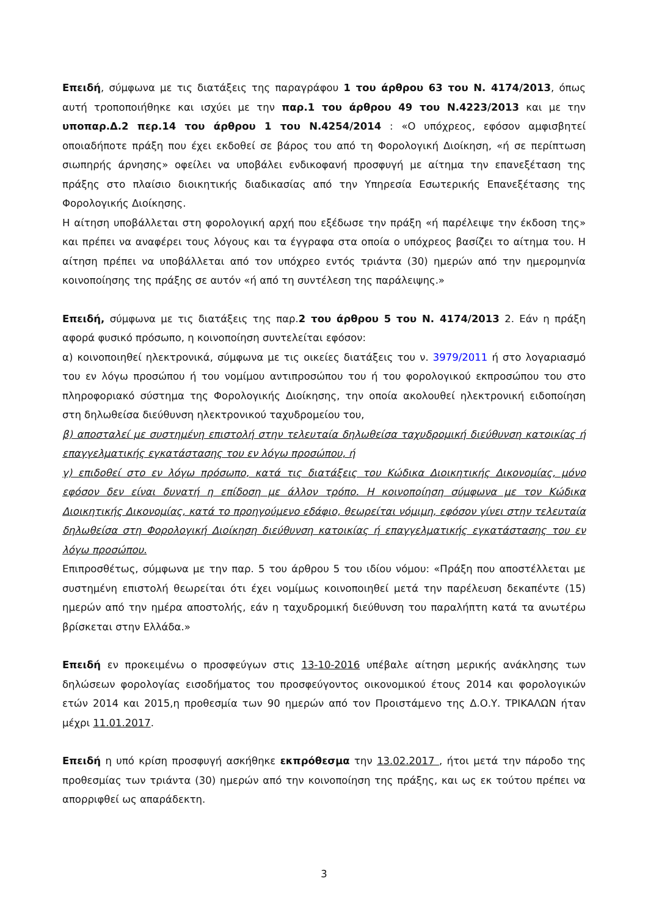Επειδή, σύμφωνα με τις διατάξεις της παραγράφου 1 του άρθρου 63 του Ν. 4174/2013, όπως αυτή τροποποιήθηκε και ισχύει με την παρ.1 του άρθρου 49 του Ν.4223/2013 και με την υποπαρ.Δ.2 περ.14 του άρθρου 1 του Ν.4254/2014 : «Ο υπόχρεος, εφόσον αμφισβητεί οποιαδήποτε πράξη που έχει εκδοθεί σε βάρος του από τη Φορολογική Διοίκηση, «ή σε περίπτωση σιωπηρής άρνησης» οφείλει να υποβάλει ενδικοφανή προσφυγή με αίτημα την επανεξέταση της πράξης στο πλαίσιο διοικητικής διαδικασίας από την Υπηρεσία Εσωτερικής Επανεξέτασης της Φορολογικής Διοίκησης.
Η αίτηση υποβάλλεται στη φορολογική αρχή που εξέδωσε την πράξη «ή παρέλειψε την έκδοση της» και πρέπει να αναφέρει τους λόγους και τα έγγραφα στα οποία ο υπόχρεος βασίζει το αίτημα του. Η αίτηση πρέπει να υποβάλλεται από τον υπόχρεο εντός τριάντα (30) ημερών από την ημερομηνία κοινοποίησης της πράξης σε αυτόν «ή από τη συντέλεση της παράλειψης.»
Επειδή, σύμφωνα με τις διατάξεις της παρ.2 του άρθρου 5 του Ν. 4174/2013 2. Εάν η πράξη αφορά φυσικό πρόσωπο, η κοινοποίηση συντελείται εφόσον:
α) κοινοποιηθεί ηλεκτρονικά, σύμφωνα με τις οικείες διατάξεις του ν. 3979/2011 ή στο λογαριασμό του εν λόγω προσώπου ή του νομίμου αντιπροσώπου του ή του φορολογικού εκπροσώπου του στο πληροφοριακό σύστημα της Φορολογικής Διοίκησης, την οποία ακολουθεί ηλεκτρονική ειδοποίηση στη δηλωθείσα διεύθυνση ηλεκτρονικού ταχυδρομείου του,
β) αποσταλεί με συστημένη επιστολή στην τελευταία δηλωθείσα ταχυδρομική διεύθυνση κατοικίας ή επαγγελματικής εγκατάστασης του εν λόγω προσώπου, ή
γ) επιδοθεί στο εν λόγω πρόσωπο, κατά τις διατάξεις του Κώδικα Διοικητικής Δικονομίας, μόνο εφόσον δεν είναι δυνατή η επίδοση με άλλον τρόπο. Η κοινοποίηση σύμφωνα με τον Κώδικα Διοικητικής Δικονομίας, κατά το προηγούμενο εδάφιο, θεωρείται νόμιμη, εφόσον γίνει στην τελευταία δηλωθείσα στη Φορολογική Διοίκηση διεύθυνση κατοικίας ή επαγγελματικής εγκατάστασης του εν λόγω προσώπου.
Επιπροσθέτως, σύμφωνα με την παρ. 5 του άρθρου 5 του ιδίου νόμου: «Πράξη που αποστέλλεται με συστημένη επιστολή θεωρείται ότι έχει νομίμως κοινοποιηθεί μετά την παρέλευση δεκαπέντε (15) ημερών από την ημέρα αποστολής, εάν η ταχυδρομική διεύθυνση του παραλήπτη κατά τα ανωτέρω βρίσκεται στην Ελλάδα.»
Επειδή εν προκειμένω ο προσφεύγων στις 13-10-2016 υπέβαλε αίτηση μερικής ανάκλησης των δηλώσεων φορολογίας εισοδήματος του προσφεύγοντος οικονομικού έτους 2014 και φορολογικών ετών 2014 και 2015,η προθεσμία των 90 ημερών από τον Προιστάμενο της Δ.Ο.Υ. ΤΡΙΚΑΛΩΝ ήταν μέχρι 11.01.2017.
Επειδή η υπό κρίση προσφυγή ασκήθηκε εκπρόθεσμα την 13.02.2017 , ήτοι μετά την πάροδο της προθεσμίας των τριάντα (30) ημερών από την κοινοποίηση της πράξης, και ως εκ τούτου πρέπει να απορριφθεί ως απαράδεκτη.
3